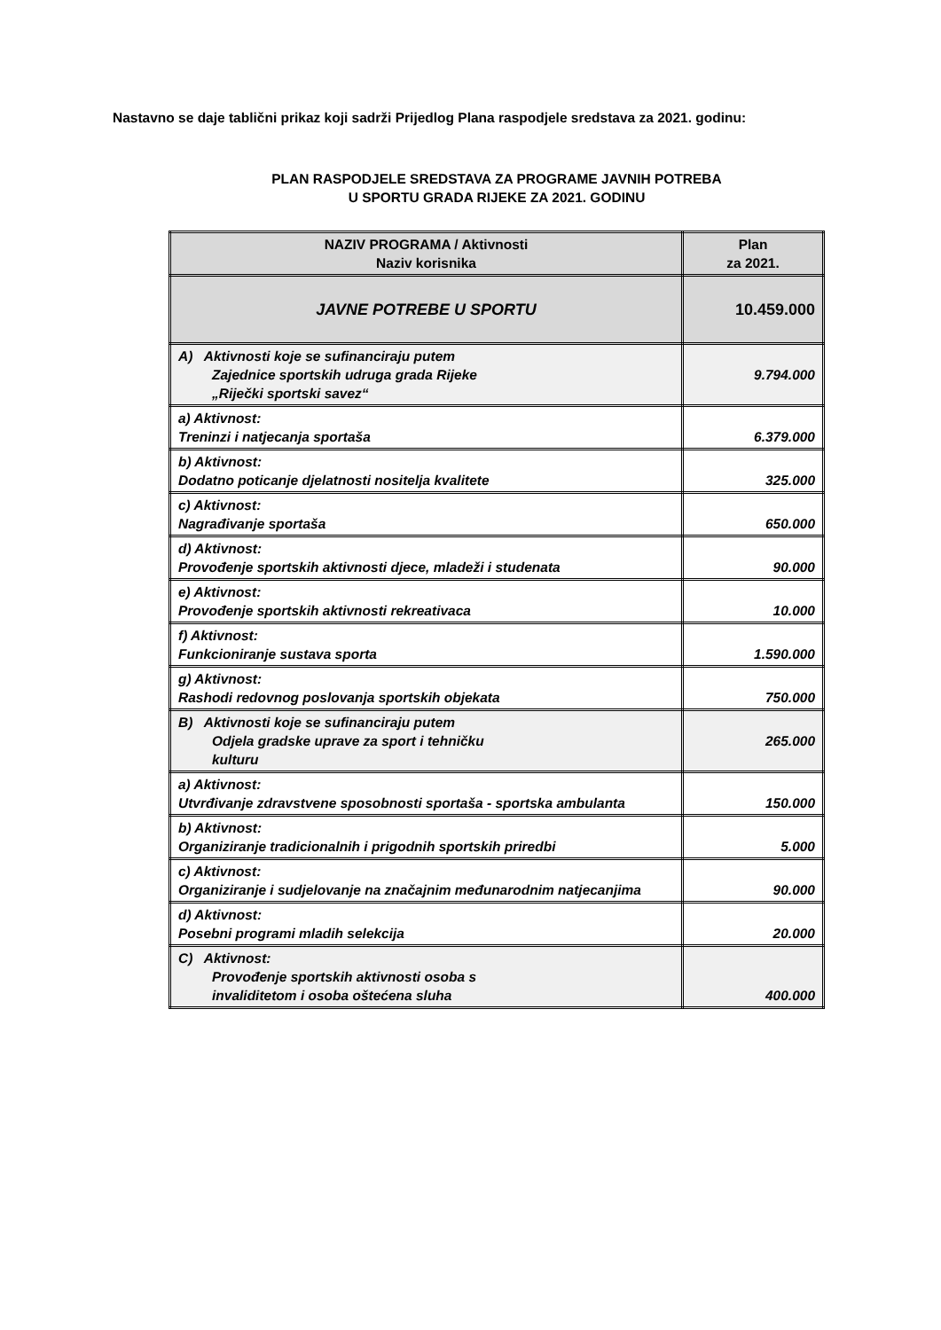Nastavno se daje tablični prikaz koji sadrži Prijedlog Plana raspodjele sredstava za 2021. godinu:
PLAN RASPODJELE SREDSTAVA ZA PROGRAME JAVNIH POTREBA
U SPORTU GRADA RIJEKE ZA 2021. GODINU
| NAZIV PROGRAMA / Aktivnosti Naziv korisnika | Plan za 2021. |
| --- | --- |
| JAVNE POTREBE U SPORTU | 10.459.000 |
| A) Aktivnosti koje se sufinanciraju putem Zajednice sportskih udruga grada Rijeke „Riječki sportski savez“ | 9.794.000 |
| a) Aktivnost: Treninzi i natjecanja sportaša | 6.379.000 |
| b) Aktivnost: Dodatno poticanje djelatnosti nositelja kvalitete | 325.000 |
| c) Aktivnost: Nagrađivanje sportaša | 650.000 |
| d) Aktivnost: Provođenje sportskih aktivnosti djece, mladeži i studenata | 90.000 |
| e) Aktivnost: Provođenje sportskih aktivnosti rekreativaca | 10.000 |
| f) Aktivnost: Funkcioniranje sustava sporta | 1.590.000 |
| g) Aktivnost: Rashodi redovnog poslovanja sportskih objekata | 750.000 |
| B) Aktivnosti koje se sufinanciraju putem Odjela gradske uprave za sport i tehničku kulturu | 265.000 |
| a) Aktivnost: Utvrđivanje zdravstvene sposobnosti sportaša - sportska ambulanta | 150.000 |
| b) Aktivnost: Organiziranje tradicionalnih i prigodnih sportskih priredbi | 5.000 |
| c) Aktivnost: Organiziranje i sudjelovanje na značajnim međunarodnim natjecanjima | 90.000 |
| d) Aktivnost: Posebni programi mladih selekcija | 20.000 |
| C) Aktivnost: Provođenje sportskih aktivnosti osoba s invaliditetom i osoba oštećena sluha | 400.000 |